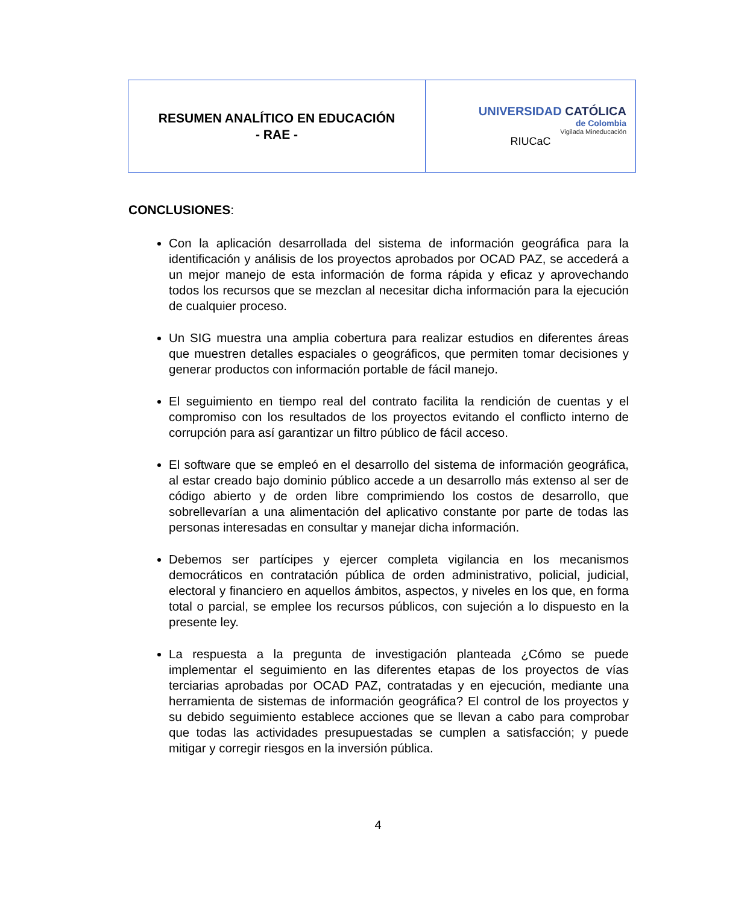| RESUMEN ANALÍTICO EN EDUCACIÓN - RAE - | UNIVERSIDAD CATÓLICA de Colombia Vigilada Mineducación RIUCaC |
CONCLUSIONES:
Con la aplicación desarrollada del sistema de información geográfica para la identificación y análisis de los proyectos aprobados por OCAD PAZ, se accederá a un mejor manejo de esta información de forma rápida y eficaz y aprovechando todos los recursos que se mezclan al necesitar dicha información para la ejecución de cualquier proceso.
Un SIG muestra una amplia cobertura para realizar estudios en diferentes áreas que muestren detalles espaciales o geográficos, que permiten tomar decisiones y generar productos con información portable de fácil manejo.
El seguimiento en tiempo real del contrato facilita la rendición de cuentas y el compromiso con los resultados de los proyectos evitando el conflicto interno de corrupción para así garantizar un filtro público de fácil acceso.
El software que se empleó en el desarrollo del sistema de información geográfica, al estar creado bajo dominio público accede a un desarrollo más extenso al ser de código abierto y de orden libre comprimiendo los costos de desarrollo, que sobrellevarían a una alimentación del aplicativo constante por parte de todas las personas interesadas en consultar y manejar dicha información.
Debemos ser partícipes y ejercer completa vigilancia en los mecanismos democráticos en contratación pública de orden administrativo, policial, judicial, electoral y financiero en aquellos ámbitos, aspectos, y niveles en los que, en forma total o parcial, se emplee los recursos públicos, con sujeción a lo dispuesto en la presente ley.
La respuesta a la pregunta de investigación planteada ¿Cómo se puede implementar el seguimiento en las diferentes etapas de los proyectos de vías terciarias aprobadas por OCAD PAZ, contratadas y en ejecución, mediante una herramienta de sistemas de información geográfica? El control de los proyectos y su debido seguimiento establece acciones que se llevan a cabo para comprobar que todas las actividades presupuestadas se cumplen a satisfacción; y puede mitigar y corregir riesgos en la inversión pública.
4